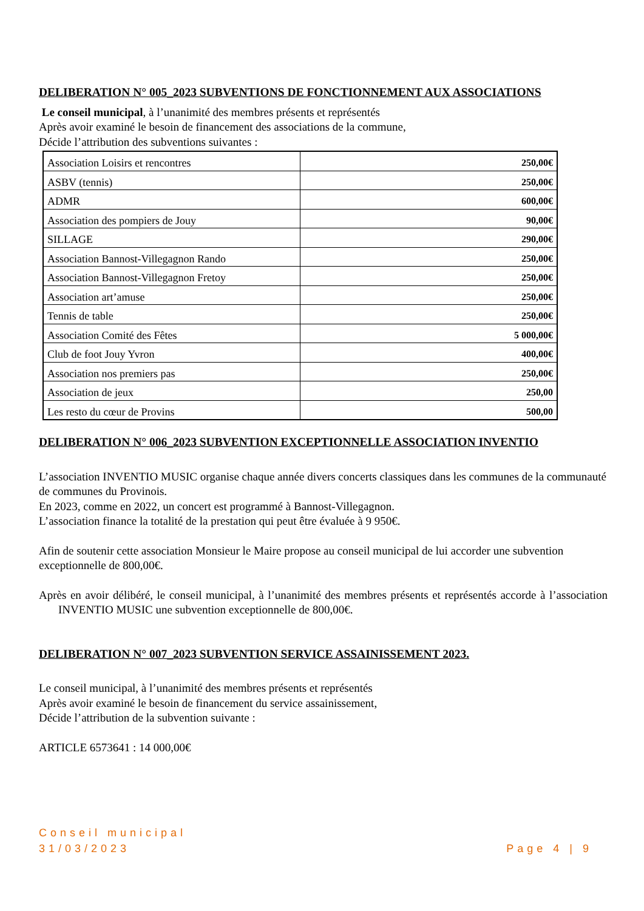DELIBERATION N° 005_2023 SUBVENTIONS DE FONCTIONNEMENT AUX ASSOCIATIONS
Le conseil municipal, à l’unanimité des membres présents et représentés
Après avoir examiné le besoin de financement des associations de la commune,
Décide l’attribution des subventions suivantes :
| Association Loisirs et rencontres | 250,00€ |
| ASBV (tennis) | 250,00€ |
| ADMR | 600,00€ |
| Association des pompiers de Jouy | 90,00€ |
| SILLAGE | 290,00€ |
| Association Bannost-Villegagnon Rando | 250,00€ |
| Association Bannost-Villegagnon Fretoy | 250,00€ |
| Association art’amuse | 250,00€ |
| Tennis de table | 250,00€ |
| Association Comité des Fêtes | 5 000,00€ |
| Club de foot Jouy Yvron | 400,00€ |
| Association nos premiers pas | 250,00€ |
| Association de jeux | 250,00 |
| Les resto du cœur de Provins | 500,00 |
DELIBERATION N° 006_2023 SUBVENTION EXCEPTIONNELLE ASSOCIATION INVENTIO
L’association INVENTIO MUSIC organise chaque année divers concerts classiques dans les communes de la communauté de communes du Provinois.
En 2023, comme en 2022, un concert est programmé à Bannost-Villegagnon.
L’association finance la totalité de la prestation qui peut être évaluée à 9 950€.
Afin de soutenir cette association Monsieur le Maire propose au conseil municipal de lui accorder une subvention exceptionnelle de 800,00€.
Après en avoir délibéré, le conseil municipal, à l’unanimité des membres présents et représentés accorde à l’association INVENTIO MUSIC une subvention exceptionnelle de 800,00€.
DELIBERATION N° 007_2023 SUBVENTION SERVICE ASSAINISSEMENT 2023.
Le conseil municipal, à l’unanimité des membres présents et représentés
Après avoir examiné le besoin de financement du service assainissement,
Décide l’attribution de la subvention suivante :
ARTICLE 6573641 : 14 000,00€
Conseil municipal
31/03/2023
Page 4 | 9